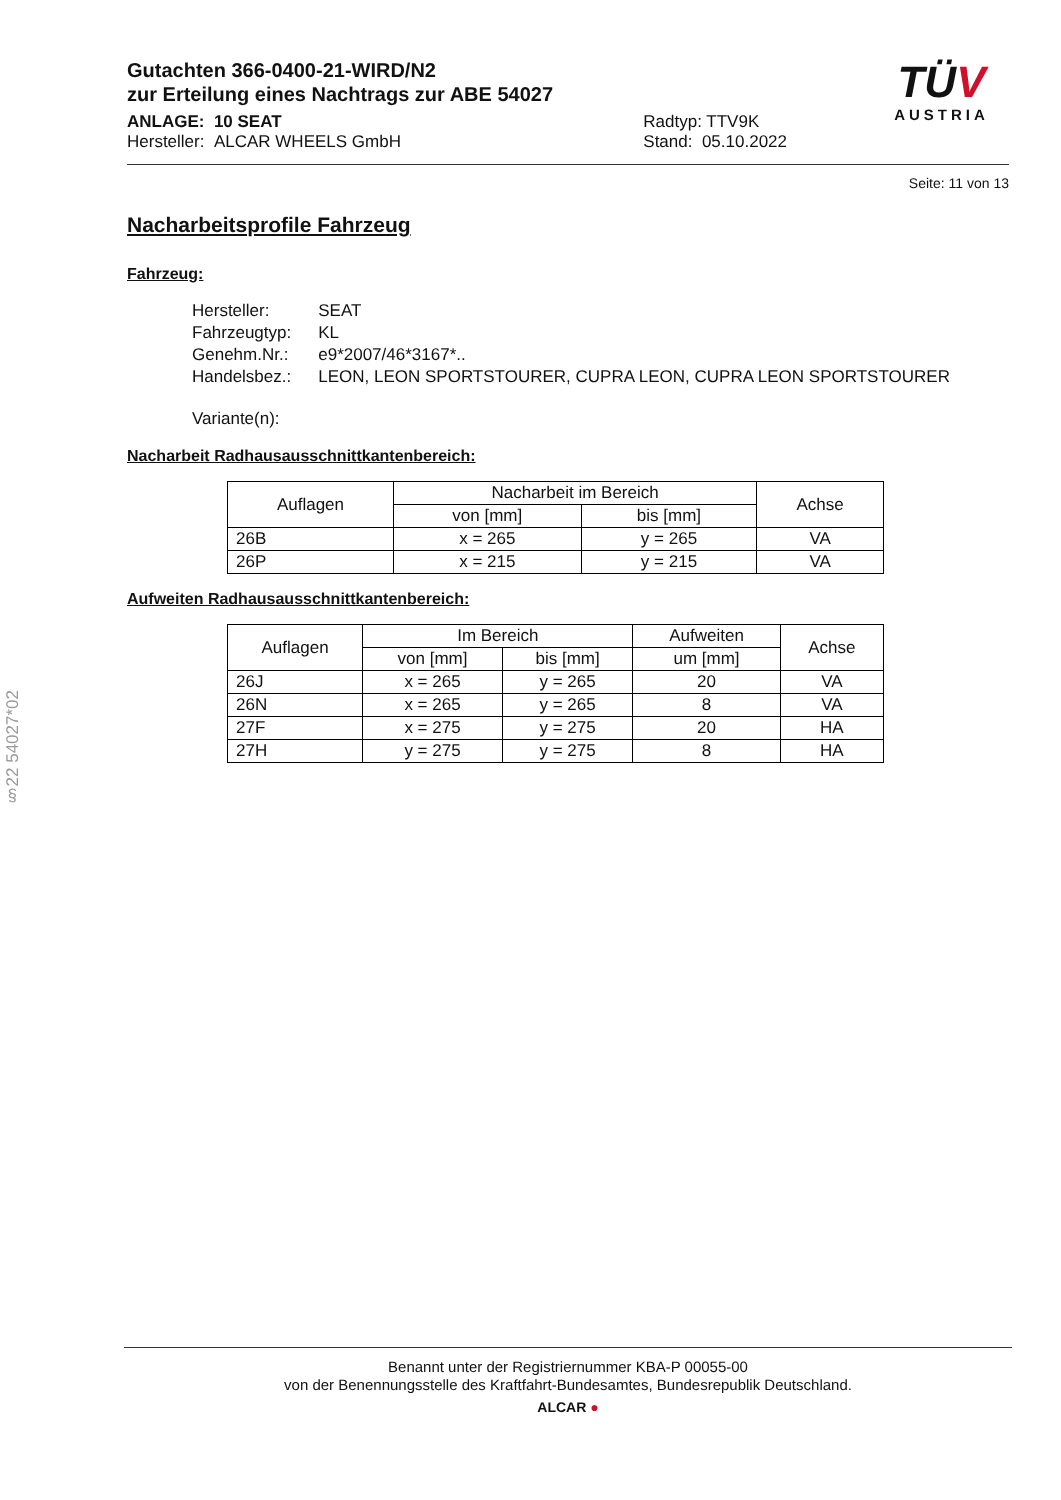§22 54027*02
Gutachten 366-0400-21-WIRD/N2
zur Erteilung eines Nachtrags zur ABE 54027
ANLAGE: 10 SEAT
Hersteller: ALCAR WHEELS GmbH
Radtyp: TTV9K
Stand: 05.10.2022
TÜV
AUSTRIA
Seite: 11 von 13
Nacharbeitsprofile Fahrzeug
Fahrzeug:
| Hersteller: | SEAT |
| Fahrzeugtyp: | KL |
| Genehm.Nr.: | e9*2007/46*3167*.. |
| Handelsbez.: | LEON, LEON SPORTSTOURER, CUPRA LEON, CUPRA LEON SPORTSTOURER |
| Variante(n): | |
Nacharbeit Radhausausschnittkantenbereich:
| Auflagen | Nacharbeit im Bereich | | Achse |
| --- | --- | --- | --- |
| | von [mm] | bis [mm] | |
| 26B | x = 265 | y = 265 | VA |
| 26P | x = 215 | y = 215 | VA |
Aufweiten Radhausausschnittkantenbereich:
| Auflagen | Im Bereich | | Aufweiten | Achse |
| --- | --- | --- | --- | --- |
| | von [mm] | bis [mm] | um [mm] | |
| 26J | x = 265 | y = 265 | 20 | VA |
| 26N | x = 265 | y = 265 | 8 | VA |
| 27F | x = 275 | y = 275 | 20 | HA |
| 27H | y = 275 | y = 275 | 8 | HA |
Benannt unter der Registriernummer KBA-P 00055-00
von der Benennungsstelle des Kraftfahrt-Bundesamtes, Bundesrepublik Deutschland.
ALCAR ●